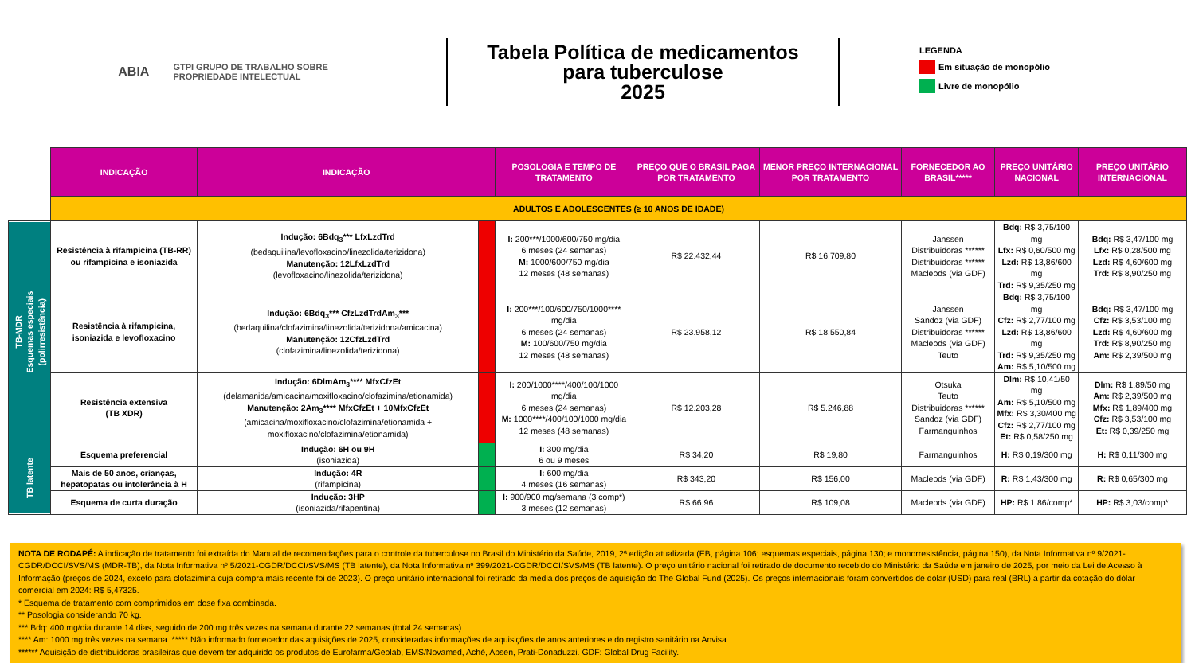ABIA
GTPI GRUPO DE TRABALHO SOBRE
PROPRIEDADE INTELECTUAL
Tabela Política de medicamentos
para tuberculose
2025
LEGENDA
Em situação de monopólio
Livre de monopólio
| | INDICAÇÃO | INDICAÇÃO | | POSOLOGIA E TEMPO DE TRATAMENTO | PREÇO QUE O BRASIL PAGA POR TRATAMENTO | MENOR PREÇO INTERNACIONAL POR TRATAMENTO | FORNECEDOR AO BRASIL***** | PREÇO UNITÁRIO NACIONAL | PREÇO UNITÁRIO INTERNACIONAL |
| | ADULTOS E ADOLESCENTES (≥ 10 ANOS DE IDADE) | | | | | | | | |
| TB-MDR Esquemas especiais (polirresistência) | Resistência à rifampicina (TB-RR) ou rifampicina e isoniazida | Indução: 6Bdq<sub>3</sub>*** LfxLzdTrd (bedaquilina/levofloxacino/linezolida/terizidona) Manutenção: 12LfxLzdTrd (levofloxacino/linezolida/terizidona) | | I: 200***/1000/600/750 mg/dia 6 meses (24 semanas) M: 1000/600/750 mg/dia 12 meses (48 semanas) | R$ 22.432,44 | R$ 16.709,80 | Janssen Distribuidoras ****** Distribuidoras ****** Macleods (via GDF) | Bdq: R$ 3,75/100 mg Lfx: R$ 0,60/500 mg Lzd: R$ 13,86/600 mg Trd: R$ 9,35/250 mg | Bdq: R$ 3,47/100 mg Lfx: R$ 0,28/500 mg Lzd: R$ 4,60/600 mg Trd: R$ 8,90/250 mg |
| | Resistência à rifampicina, isoniazida e levofloxacino | Indução: 6Bdq<sub>3</sub>*** CfzLzdTrdAm<sub>3</sub>*** (bedaquilina/clofazimina/linezolida/terizidona/amicacina) Manutenção: 12CfzLzdTrd (clofazimina/linezolida/terizidona) | | I: 200***/100/600/750/1000**** mg/dia 6 meses (24 semanas) M: 100/600/750 mg/dia 12 meses (48 semanas) | R$ 23.958,12 | R$ 18.550,84 | Janssen Sandoz (via GDF) Distribuidoras ****** Macleods (via GDF) Teuto | Bdq: R$ 3,75/100 mg Cfz: R$ 2,77/100 mg Lzd: R$ 13,86/600 mg Trd: R$ 9,35/250 mg Am: R$ 5,10/500 mg | Bdq: R$ 3,47/100 mg Cfz: R$ 3,53/100 mg Lzd: R$ 4,60/600 mg Trd: R$ 8,90/250 mg Am: R$ 2,39/500 mg |
| | Resistência extensiva (TB XDR) | Indução: 6DlmAm<sub>3</sub>**** MfxCfzEt (delamanida/amicacina/moxifloxacino/clofazimina/etionamida) Manutenção: 2Am<sub>3</sub>**** MfxCfzEt + 10MfxCfzEt (amicacina/moxifloxacino/clofazimina/etionamida + moxifloxacino/clofazimina/etionamida) | | I: 200/1000****/400/100/1000 mg/dia 6 meses (24 semanas) M: 1000****/400/100/1000 mg/dia 12 meses (48 semanas) | R$ 12.203,28 | R$ 5.246,88 | Otsuka Teuto Distribuidoras ****** Sandoz (via GDF) Farmanguinhos | Dlm: R$ 10,41/50 mg Am: R$ 5,10/500 mg Mfx: R$ 3,30/400 mg Cfz: R$ 2,77/100 mg Et: R$ 0,58/250 mg | Dlm: R$ 1,89/50 mg Am: R$ 2,39/500 mg Mfx: R$ 1,89/400 mg Cfz: R$ 3,53/100 mg Et: R$ 0,39/250 mg |
| TB latente | Esquema preferencial | Indução: 6H ou 9H (isoniazida) | | I: 300 mg/dia 6 ou 9 meses | R$ 34,20 | R$ 19,80 | Farmanguinhos | H: R$ 0,19/300 mg | H: R$ 0,11/300 mg |
| | Mais de 50 anos, crianças, hepatopatas ou intolerância à H | Indução: 4R (rifampicina) | | I: 600 mg/dia 4 meses (16 semanas) | R$ 343,20 | R$ 156,00 | Macleods (via GDF) | R: R$ 1,43/300 mg | R: R$ 0,65/300 mg |
| | Esquema de curta duração | Indução: 3HP (isoniazida/rifapentina) | | I: 900/900 mg/semana (3 comp*) 3 meses (12 semanas) | R$ 66,96 | R$ 109,08 | Macleods (via GDF) | HP: R$ 1,86/comp* | HP: R$ 3,03/comp* |
NOTA DE RODAPÉ: A indicação de tratamento foi extraída do Manual de recomendações para o controle da tuberculose no Brasil do Ministério da Saúde, 2019, 2ª edição atualizada (EB, página 106; esquemas especiais, página 130; e monorresistência, página 150), da Nota Informativa nº 9/2021-CGDR/DCCI/SVS/MS (MDR-TB), da Nota Informativa nº 5/2021-CGDR/DCCI/SVS/MS (TB latente), da Nota Informativa nº 399/2021-CGDR/DCCI/SVS/MS (TB latente). O preço unitário nacional foi retirado de documento recebido do Ministério da Saúde em janeiro de 2025, por meio da Lei de Acesso à Informação (preços de 2024, exceto para clofazimina cuja compra mais recente foi de 2023). O preço unitário internacional foi retirado da média dos preços de aquisição do The Global Fund (2025). Os preços internacionais foram convertidos de dólar (USD) para real (BRL) a partir da cotação do dólar comercial em 2024: R$ 5,47325.
* Esquema de tratamento com comprimidos em dose fixa combinada.
** Posologia considerando 70 kg.
*** Bdq: 400 mg/dia durante 14 dias, seguido de 200 mg três vezes na semana durante 22 semanas (total 24 semanas).
**** Am: 1000 mg três vezes na semana. ***** Não informado fornecedor das aquisições de 2025, consideradas informações de aquisições de anos anteriores e do registro sanitário na Anvisa.
****** Aquisição de distribuidoras brasileiras que devem ter adquirido os produtos de Eurofarma/Geolab, EMS/Novamed, Aché, Apsen, Prati-Donaduzzi. GDF: Global Drug Facility.